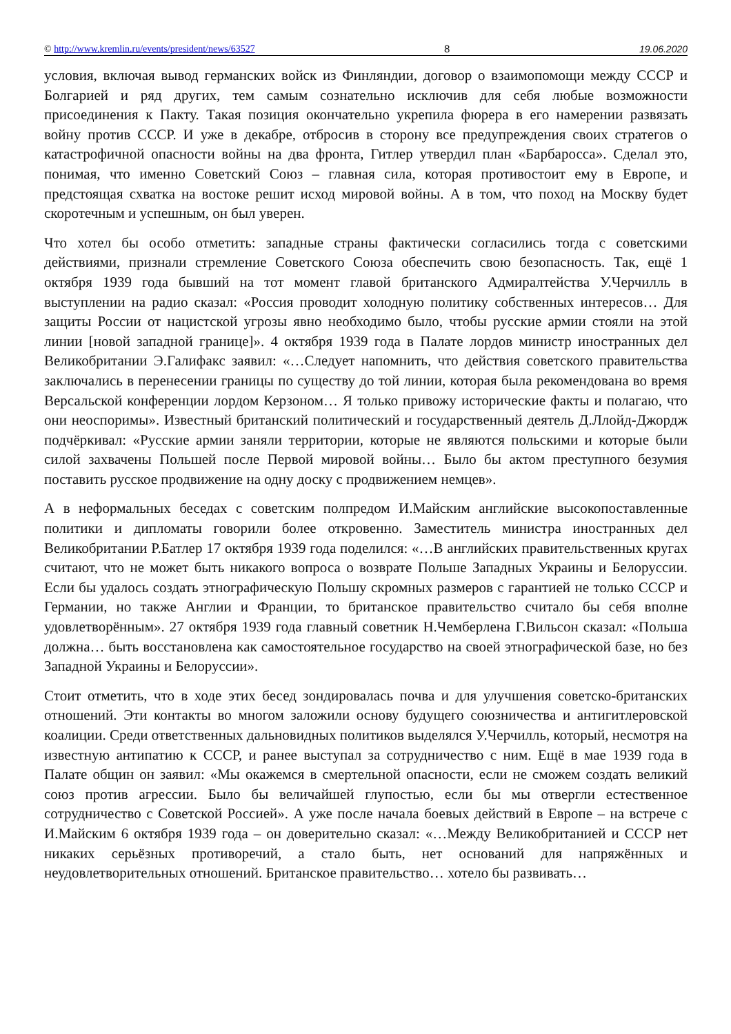© http://www.kremlin.ru/events/president/news/63527 8 19.06.2020
условия, включая вывод германских войск из Финляндии, договор о взаимопомощи между СССР и Болгарией и ряд других, тем самым сознательно исключив для себя любые возможности присоединения к Пакту. Такая позиция окончательно укрепила фюрера в его намерении развязать войну против СССР. И уже в декабре, отбросив в сторону все предупреждения своих стратегов о катастрофичной опасности войны на два фронта, Гитлер утвердил план «Барбаросса». Сделал это, понимая, что именно Советский Союз – главная сила, которая противостоит ему в Европе, и предстоящая схватка на востоке решит исход мировой войны. А в том, что поход на Москву будет скоротечным и успешным, он был уверен.
Что хотел бы особо отметить: западные страны фактически согласились тогда с советскими действиями, признали стремление Советского Союза обеспечить свою безопасность. Так, ещё 1 октября 1939 года бывший на тот момент главой британского Адмиралтейства У.Черчилль в выступлении на радио сказал: «Россия проводит холодную политику собственных интересов… Для защиты России от нацистской угрозы явно необходимо было, чтобы русские армии стояли на этой линии [новой западной границе]». 4 октября 1939 года в Палате лордов министр иностранных дел Великобритании Э.Галифакс заявил: «…Следует напомнить, что действия советского правительства заключались в перенесении границы по существу до той линии, которая была рекомендована во время Версальской конференции лордом Керзоном… Я только привожу исторические факты и полагаю, что они неоспоримы». Известный британский политический и государственный деятель Д.Ллойд-Джордж подчёркивал: «Русские армии заняли территории, которые не являются польскими и которые были силой захвачены Польшей после Первой мировой войны… Было бы актом преступного безумия поставить русское продвижение на одну доску с продвижением немцев».
А в неформальных беседах с советским полпредом И.Майским английские высокопоставленные политики и дипломаты говорили более откровенно. Заместитель министра иностранных дел Великобритании Р.Батлер 17 октября 1939 года поделился: «…В английских правительственных кругах считают, что не может быть никакого вопроса о возврате Польше Западных Украины и Белоруссии. Если бы удалось создать этнографическую Польшу скромных размеров с гарантией не только СССР и Германии, но также Англии и Франции, то британское правительство считало бы себя вполне удовлетворённым». 27 октября 1939 года главный советник Н.Чемберлена Г.Вильсон сказал: «Польша должна… быть восстановлена как самостоятельное государство на своей этнографической базе, но без Западной Украины и Белоруссии».
Стоит отметить, что в ходе этих бесед зондировалась почва и для улучшения советско-британских отношений. Эти контакты во многом заложили основу будущего союзничества и антигитлеровской коалиции. Среди ответственных дальновидных политиков выделялся У.Черчилль, который, несмотря на известную антипатию к СССР, и ранее выступал за сотрудничество с ним. Ещё в мае 1939 года в Палате общин он заявил: «Мы окажемся в смертельной опасности, если не сможем создать великий союз против агрессии. Было бы величайшей глупостью, если бы мы отвергли естественное сотрудничество с Советской Россией». А уже после начала боевых действий в Европе – на встрече с И.Майским 6 октября 1939 года – он доверительно сказал: «…Между Великобританией и СССР нет никаких серьёзных противоречий, а стало быть, нет оснований для напряжённых и неудовлетворительных отношений. Британское правительство… хотело бы развивать…